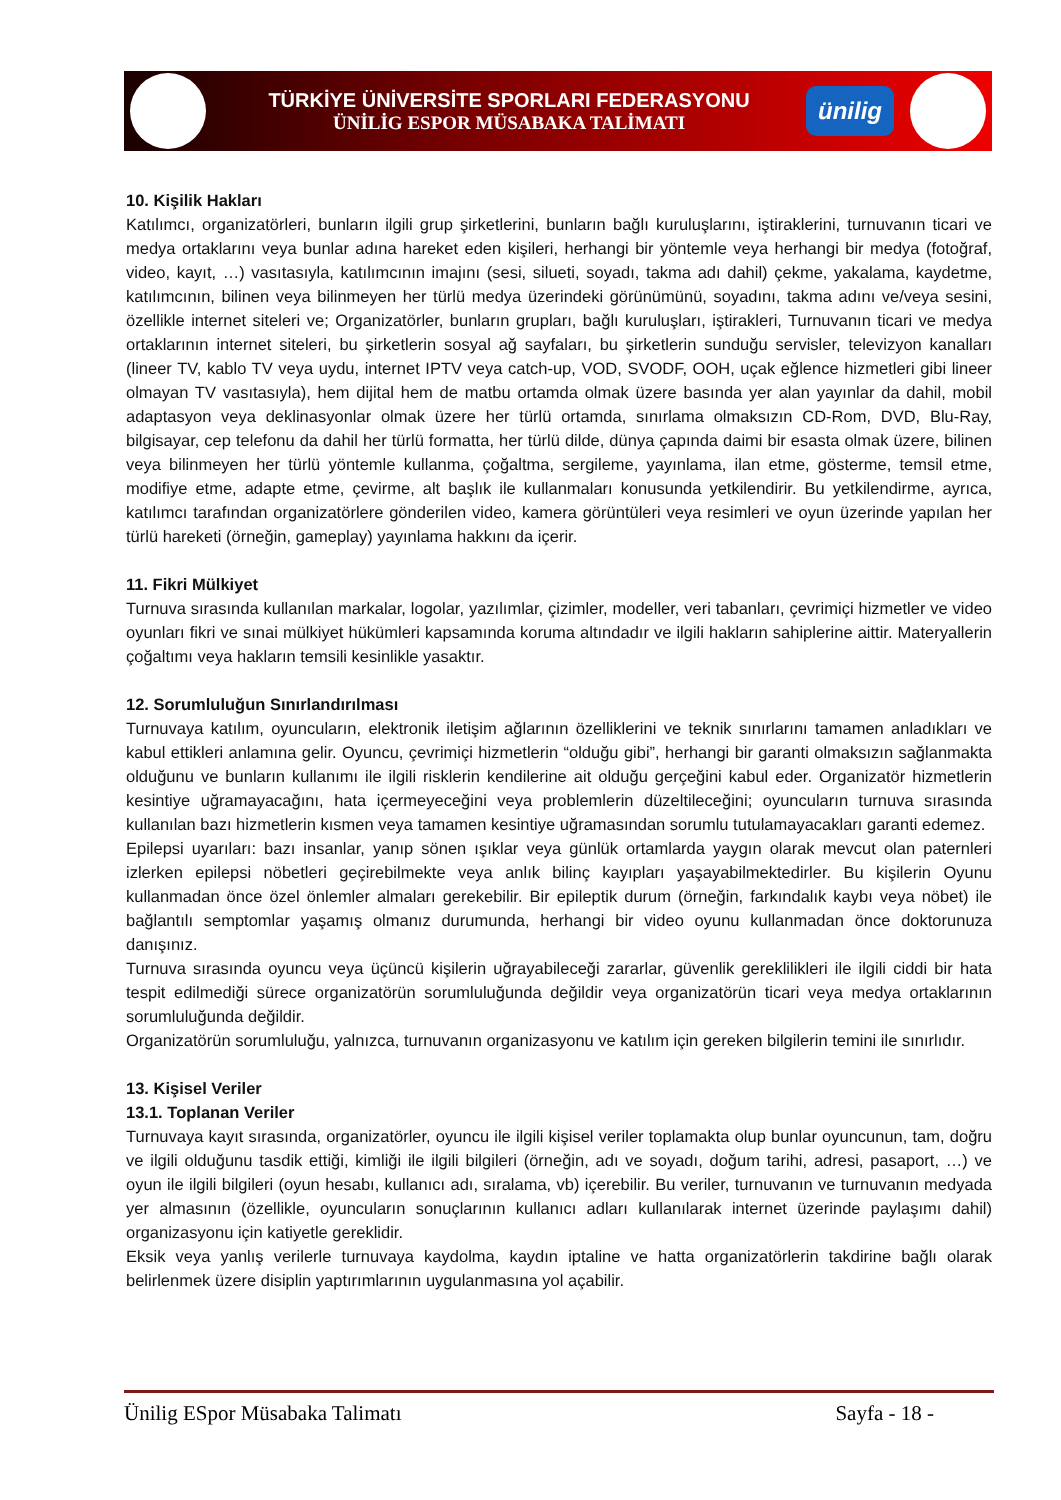TÜRKİYE ÜNİVERSİTE SPORLARI FEDERASYONU
ÜNİLİG ESPOR MÜSABAKA TALİMATI
ünilig
10. Kişilik Hakları
Katılımcı, organizatörleri, bunların ilgili grup şirketlerini, bunların bağlı kuruluşlarını, iştiraklerini, turnuvanın ticari ve medya ortaklarını veya bunlar adına hareket eden kişileri, herhangi bir yöntemle veya herhangi bir medya (fotoğraf, video, kayıt, …) vasıtasıyla, katılımcının imajını (sesi, silueti, soyadı, takma adı dahil) çekme, yakalama, kaydetme, katılımcının, bilinen veya bilinmeyen her türlü medya üzerindeki görünümünü, soyadını, takma adını ve/veya sesini, özellikle internet siteleri ve; Organizatörler, bunların grupları, bağlı kuruluşları, iştirakleri, Turnuvanın ticari ve medya ortaklarının internet siteleri, bu şirketlerin sosyal ağ sayfaları, bu şirketlerin sunduğu servisler, televizyon kanalları (lineer TV, kablo TV veya uydu, internet IPTV veya catch-up, VOD, SVODF, OOH, uçak eğlence hizmetleri gibi lineer olmayan TV vasıtasıyla), hem dijital hem de matbu ortamda olmak üzere basında yer alan yayınlar da dahil, mobil adaptasyon veya deklinasyonlar olmak üzere her türlü ortamda, sınırlama olmaksızın CD-Rom, DVD, Blu-Ray, bilgisayar, cep telefonu da dahil her türlü formatta, her türlü dilde, dünya çapında daimi bir esasta olmak üzere, bilinen veya bilinmeyen her türlü yöntemle kullanma, çoğaltma, sergileme, yayınlama, ilan etme, gösterme, temsil etme, modifiye etme, adapte etme, çevirme, alt başlık ile kullanmaları konusunda yetkilendirir. Bu yetkilendirme, ayrıca, katılımcı tarafından organizatörlere gönderilen video, kamera görüntüleri veya resimleri ve oyun üzerinde yapılan her türlü hareketi (örneğin, gameplay) yayınlama hakkını da içerir.
11. Fikri Mülkiyet
Turnuva sırasında kullanılan markalar, logolar, yazılımlar, çizimler, modeller, veri tabanları, çevrimiçi hizmetler ve video oyunları fikri ve sınai mülkiyet hükümleri kapsamında koruma altındadır ve ilgili hakların sahiplerine aittir. Materyallerin çoğaltımı veya hakların temsili kesinlikle yasaktır.
12. Sorumluluğun Sınırlandırılması
Turnuvaya katılım, oyuncuların, elektronik iletişim ağlarının özelliklerini ve teknik sınırlarını tamamen anladıkları ve kabul ettikleri anlamına gelir. Oyuncu, çevrimiçi hizmetlerin “olduğu gibi”, herhangi bir garanti olmaksızın sağlanmakta olduğunu ve bunların kullanımı ile ilgili risklerin kendilerine ait olduğu gerçeğini kabul eder. Organizatör hizmetlerin kesintiye uğramayacağını, hata içermeyeceğini veya problemlerin düzeltileceğini; oyuncuların turnuva sırasında kullanılan bazı hizmetlerin kısmen veya tamamen kesintiye uğramasından sorumlu tutulamayacakları garanti edemez.
Epilepsi uyarıları: bazı insanlar, yanıp sönen ışıklar veya günlük ortamlarda yaygın olarak mevcut olan paternleri izlerken epilepsi nöbetleri geçirebilmekte veya anlık bilinç kayıpları yaşayabilmektedirler. Bu kişilerin Oyunu kullanmadan önce özel önlemler almaları gerekebilir. Bir epileptik durum (örneğin, farkındalık kaybı veya nöbet) ile bağlantılı semptomlar yaşamış olmanız durumunda, herhangi bir video oyunu kullanmadan önce doktorunuza danışınız.
Turnuva sırasında oyuncu veya üçüncü kişilerin uğrayabileceği zararlar, güvenlik gereklilikleri ile ilgili ciddi bir hata tespit edilmediği sürece organizatörün sorumluluğunda değildir veya organizatörün ticari veya medya ortaklarının sorumluluğunda değildir.
Organizatörün sorumluluğu, yalnızca, turnuvanın organizasyonu ve katılım için gereken bilgilerin temini ile sınırlıdır.
13. Kişisel Veriler
13.1. Toplanan Veriler
Turnuvaya kayıt sırasında, organizatörler, oyuncu ile ilgili kişisel veriler toplamakta olup bunlar oyuncunun, tam, doğru ve ilgili olduğunu tasdik ettiği, kimliği ile ilgili bilgileri (örneğin, adı ve soyadı, doğum tarihi, adresi, pasaport, …) ve oyun ile ilgili bilgileri (oyun hesabı, kullanıcı adı, sıralama, vb) içerebilir. Bu veriler, turnuvanın ve turnuvanın medyada yer almasının (özellikle, oyuncuların sonuçlarının kullanıcı adları kullanılarak internet üzerinde paylaşımı dahil) organizasyonu için katiyetle gereklidir.
Eksik veya yanlış verilerle turnuvaya kaydolma, kaydın iptaline ve hatta organizatörlerin takdirine bağlı olarak belirlenmek üzere disiplin yaptırımlarının uygulanmasına yol açabilir.
Ünilig ESpor Müsabaka Talimatı Sayfa - 18 -